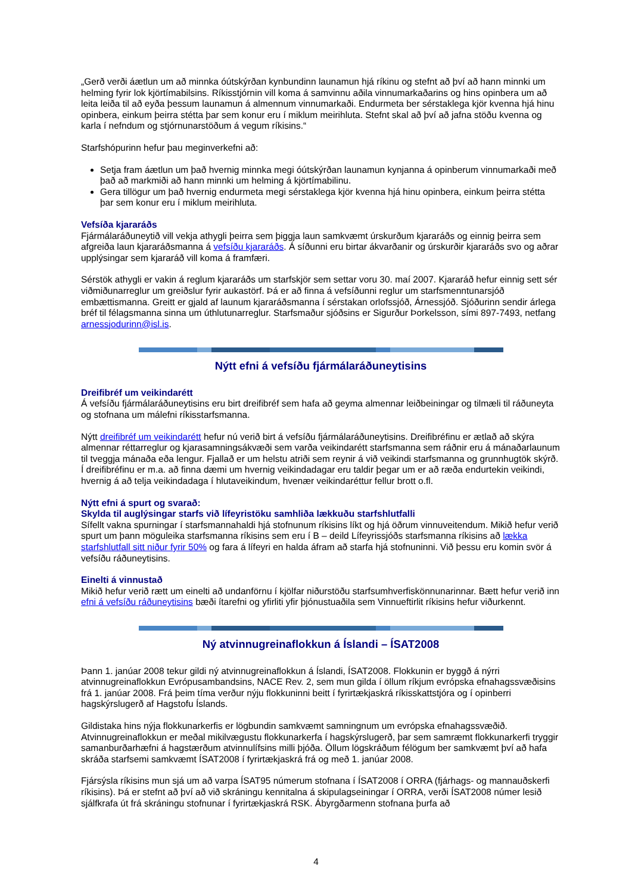„Gerð verði áætlun um að minnka óútskýrðan kynbundinn launamun hjá ríkinu og stefnt að því að hann minnki um helming fyrir lok kjörtímabilsins. Ríkisstjórnin vill koma á samvinnu aðila vinnumarkaðarins og hins opinbera um að leita leiða til að eyða þessum launamun á almennum vinnumarkaði. Endurmeta ber sérstaklega kjör kvenna hjá hinu opinbera, einkum þeirra stétta þar sem konur eru í miklum meirihluta. Stefnt skal að því að jafna stöðu kvenna og karla í nefndum og stjórnunarstöðum á vegum ríkisins.“
Starfshópurinn hefur þau meginverkefni að:
Setja fram áætlun um það hvernig minnka megi óútskýrðan launamun kynjanna á opinberum vinnumarkaði með það að markmiði að hann minnki um helming á kjörtímabilinu.
Gera tillögur um það hvernig endurmeta megi sérstaklega kjör kvenna hjá hinu opinbera, einkum þeirra stétta þar sem konur eru í miklum meirihluta.
Vefsíða kjararáðs
Fjármálaráðuneytið vill vekja athygli þeirra sem þiggja laun samkvæmt úrskurðum kjararáðs og einnig þeirra sem afgreiða laun kjararáðsmanna á vefsíðu kjararáðs. Á síðunni eru birtar ákvarðanir og úrskurðir kjararáðs svo og aðrar upplýsingar sem kjararáð vill koma á framfæri.
Sérstök athygli er vakin á reglum kjararáðs um starfskjör sem settar voru 30. maí 2007. Kjararáð hefur einnig sett sér viðmiðunarreglur um greiðslur fyrir aukastörf. Þá er að finna á vefsíðunni reglur um starfsmenntunarsjóð embættismanna. Greitt er gjald af launum kjararáðsmanna í sérstakan orlofssjóð, Árnessjóð. Sjóðurinn sendir árlega bréf til félagsmanna sinna um úthlutunarreglur. Starfsmaður sjóðsins er Sigurður Þorkelsson, sími 897-7493, netfang arnessjodurinn@isl.is.
Nýtt efni á vefsíðu fjármálaráðuneytisins
Dreifibréf um veikindarétt
Á vefsíðu fjármálaráðuneytisins eru birt dreifibréf sem hafa að geyma almennar leiðbeiningar og tilmæli til ráðuneyta og stofnana um málefni ríkisstarfsmanna.
Nýtt dreifibréf um veikindarétt hefur nú verið birt á vefsíðu fjármálaráðuneytisins. Dreifibréfinu er ætlað að skýra almennar réttarreglur og kjarasamningsákvæði sem varða veikindarétt starfsmanna sem ráðnir eru á mánaðarlaunum til tveggja mánaða eða lengur. Fjallað er um helstu atriði sem reynir á við veikindi starfsmanna og grunnhugtök skýrð. Í dreifibréfinu er m.a. að finna dæmi um hvernig veikindadagar eru taldir þegar um er að ræða endurtekin veikindi, hvernig á að telja veikindadaga í hlutaveikindum, hvenær veikindaréttur fellur brott o.fl.
Nýtt efni á spurt og svarað:
Skylda til auglýsingar starfs við lífeyristöku samhliða lækkuðu starfshlutfalli
Sífellt vakna spurningar í starfsmannahaldi hjá stofnunum ríkisins líkt og hjá öðrum vinnuveitendum. Mikið hefur verið spurt um þann möguleika starfsmanna ríkisins sem eru í B – deild Lífeyrissjóðs starfsmanna ríkisins að lækka starfshlutfall sitt niður fyrir 50% og fara á lífeyri en halda áfram að starfa hjá stofnuninni. Við þessu eru komin svör á vefsíðu ráðuneytisins.
Einelti á vinnustað
Mikið hefur verið rætt um einelti að undanförnu í kjölfar niðurstöðu starfsumhverfiskönnunarinnar. Bætt hefur verið inn efni á vefsíðu ráðuneytisins bæði ítarefni og yfirliti yfir þjónustuaðila sem Vinnueftirlit ríkisins hefur viðurkennt.
Ný atvinnugreinaflokkun á Íslandi – ÍSAT2008
Þann 1. janúar 2008 tekur gildi ný atvinnugreinaflokkun á Íslandi, ÍSAT2008. Flokkunin er byggð á nýrri atvinnugreinaflokkun Evrópusambandsins, NACE Rev. 2, sem mun gilda í öllum ríkjum evrópska efnahagssvæðisins frá 1. janúar 2008. Frá þeim tíma verður nýju flokkuninni beitt í fyrirtækjaskrá ríkisskattstjóra og í opinberri hagskýrslugerð af Hagstofu Íslands.
Gildistaka hins nýja flokkunarkerfis er lögbundin samkvæmt samningnum um evrópska efnahagssvæðið. Atvinnugreinaflokkun er meðal mikilvægustu flokkunarkerfa í hagskýrslugerð, þar sem samræmt flokkunarkerfi tryggir samanburðarhæfni á hagstærðum atvinnulífsins milli þjóða. Öllum lögskráðum félögum ber samkvæmt því að hafa skráða starfsemi samkvæmt ÍSAT2008 í fyrirtækjaskrá frá og með 1. janúar 2008.
Fjársýsla ríkisins mun sjá um að varpa ÍSAT95 númerum stofnana í ÍSAT2008 í ORRA (fjárhags- og mannauðskerfi ríkisins). Þá er stefnt að því að við skráningu kennitalna á skipulagseiningar í ORRA, verði ÍSAT2008 númer lesið sjálfkrafa út frá skráningu stofnunar í fyrirtækjaskrá RSK. Ábyrgðarmenn stofnana þurfa að
4